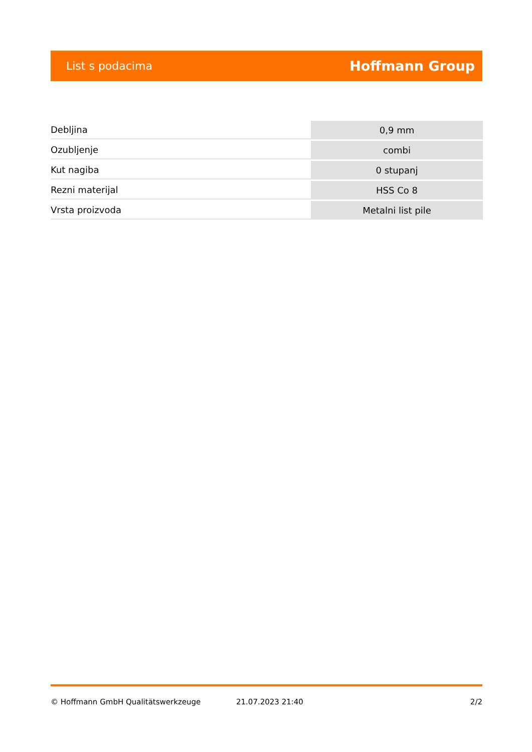List s podacima Hoffmann Group
| Debljina | 0,9 mm |
| Ozubljenje | combi |
| Kut nagiba | 0 stupanj |
| Rezni materijal | HSS Co 8 |
| Vrsta proizvoda | Metalni list pile |
© Hoffmann GmbH Qualitätswerkzeuge 21.07.2023 21:40 2/2